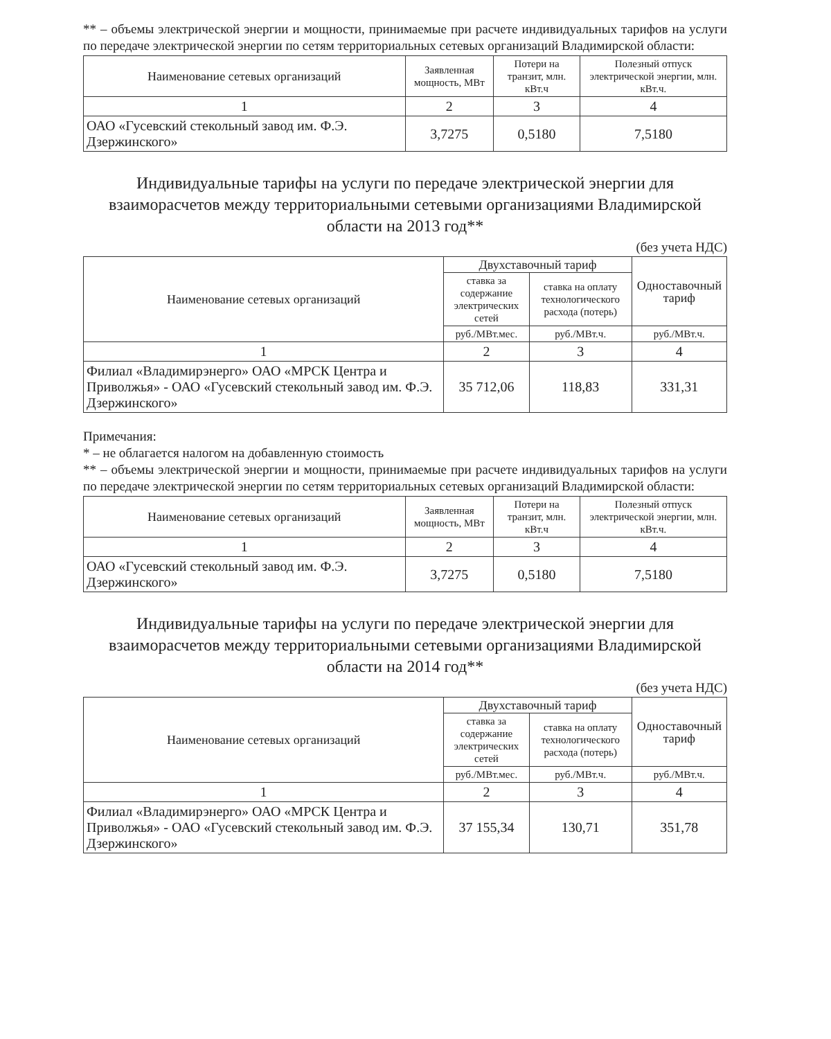** – объемы электрической энергии и мощности, принимаемые при расчете индивидуальных тарифов на услуги по передаче электрической энергии по сетям территориальных сетевых организаций Владимирской области:
| Наименование сетевых организаций | Заявленная мощность, МВт | Потери на транзит, млн. кВт.ч | Полезный отпуск электрической энергии, млн. кВт.ч. |
| --- | --- | --- | --- |
| 1 | 2 | 3 | 4 |
| ОАО «Гусевский стекольный завод им. Ф.Э. Дзержинского» | 3,7275 | 0,5180 | 7,5180 |
Индивидуальные тарифы на услуги по передаче электрической энергии для взаиморасчетов между территориальными сетевыми организациями Владимирской области на 2013 год**
(без учета НДС)
| Наименование сетевых организаций | Двухставочный тариф | | Одноставочный тариф |
| --- | --- | --- | --- |
| | ставка за содержание электрических сетей | ставка на оплату технологического расхода (потерь) | |
| | руб./МВт.мес. | руб./МВт.ч. | руб./МВт.ч. |
| 1 | 2 | 3 | 4 |
| Филиал «Владимирэнерго» ОАО «МРСК Центра и Приволжья» - ОАО «Гусевский стекольный завод им. Ф.Э. Дзержинского» | 35 712,06 | 118,83 | 331,31 |
Примечания:
* – не облагается налогом на добавленную стоимость
** – объемы электрической энергии и мощности, принимаемые при расчете индивидуальных тарифов на услуги по передаче электрической энергии по сетям территориальных сетевых организаций Владимирской области:
| Наименование сетевых организаций | Заявленная мощность, МВт | Потери на транзит, млн. кВт.ч | Полезный отпуск электрической энергии, млн. кВт.ч. |
| --- | --- | --- | --- |
| 1 | 2 | 3 | 4 |
| ОАО «Гусевский стекольный завод им. Ф.Э. Дзержинского» | 3,7275 | 0,5180 | 7,5180 |
Индивидуальные тарифы на услуги по передаче электрической энергии для взаиморасчетов между территориальными сетевыми организациями Владимирской области на 2014 год**
(без учета НДС)
| Наименование сетевых организаций | Двухставочный тариф | | Одноставочный тариф |
| --- | --- | --- | --- |
| | ставка за содержание электрических сетей | ставка на оплату технологического расхода (потерь) | |
| | руб./МВт.мес. | руб./МВт.ч. | руб./МВт.ч. |
| 1 | 2 | 3 | 4 |
| Филиал «Владимирэнерго» ОАО «МРСК Центра и Приволжья» - ОАО «Гусевский стекольный завод им. Ф.Э. Дзержинского» | 37 155,34 | 130,71 | 351,78 |